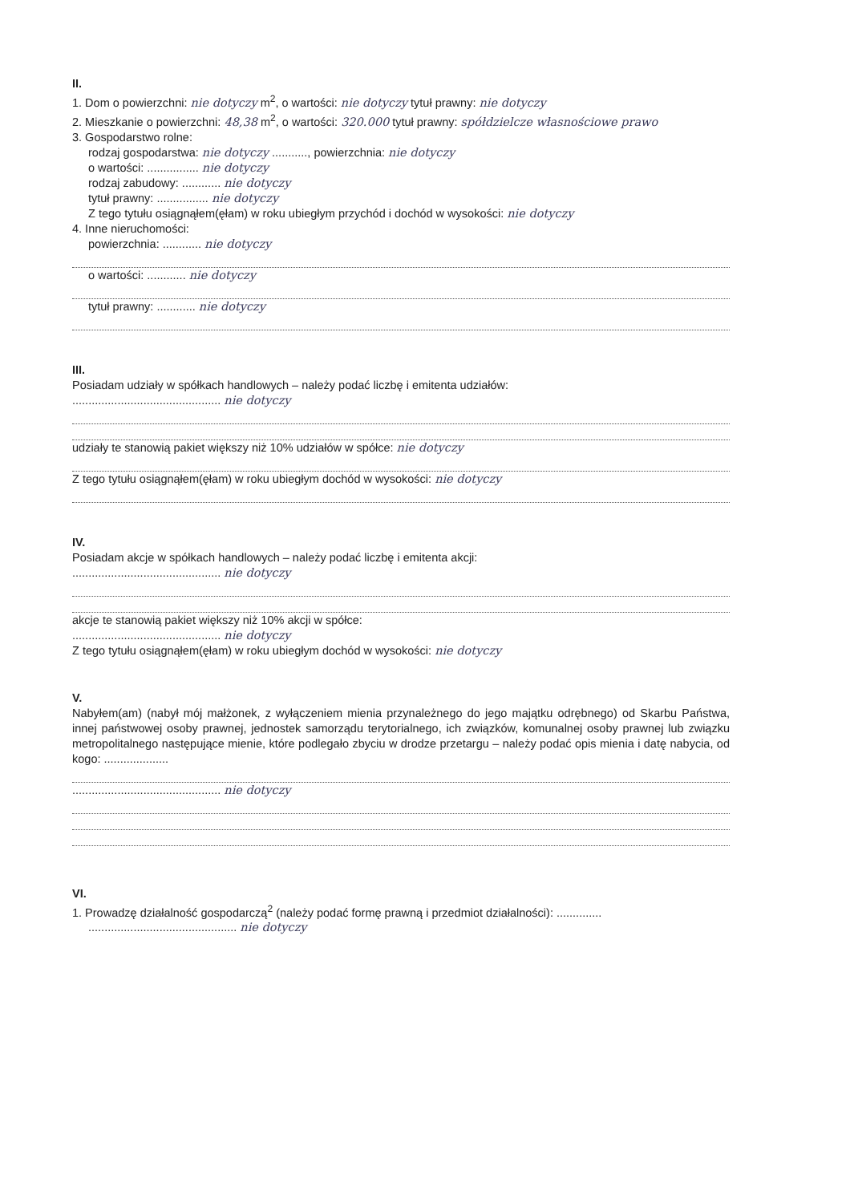II.
1. Dom o powierzchni: nie dotyczy m<sup>2</sup>, o wartości: nie dotyczy tytuł prawny: nie dotyczy
2. Mieszkanie o powierzchni: 48,38 m<sup>2</sup>, o wartości: 320.000 tytuł prawny: spółdzielcze własnościowe prawo
3. Gospodarstwo rolne:
rodzaj gospodarstwa: nie dotyczy ..........., powierzchnia: nie dotyczy
o wartości: ................ nie dotyczy
rodzaj zabudowy: ............ nie dotyczy
tytuł prawny: ................ nie dotyczy
Z tego tytułu osiągnąłem(ęłam) w roku ubiegłym przychód i dochód w wysokości: nie dotyczy
4. Inne nieruchomości:
powierzchnia: ............ nie dotyczy
o wartości: ............ nie dotyczy
tytuł prawny: ............ nie dotyczy
III.
Posiadam udziały w spółkach handlowych – należy podać liczbę i emitenta udziałów:
.............................................. nie dotyczy
udziały te stanowią pakiet większy niż 10% udziałów w spółce: nie dotyczy
Z tego tytułu osiągnąłem(ęłam) w roku ubiegłym dochód w wysokości: nie dotyczy
IV.
Posiadam akcje w spółkach handlowych – należy podać liczbę i emitenta akcji:
.............................................. nie dotyczy
akcje te stanowią pakiet większy niż 10% akcji w spółce:
.............................................. nie dotyczy
Z tego tytułu osiągnąłem(ęłam) w roku ubiegłym dochód w wysokości: nie dotyczy
V.
Nabyłem(am) (nabył mój małżonek, z wyłączeniem mienia przynależnego do jego majątku odrębnego) od Skarbu Państwa, innej państwowej osoby prawnej, jednostek samorządu terytorialnego, ich związków, komunalnej osoby prawnej lub związku metropolitalnego następujące mienie, które podlegało zbyciu w drodze przetargu – należy podać opis mienia i datę nabycia, od kogo: ....................
.............................................. nie dotyczy
VI.
1. Prowadzę działalność gospodarczą<sup>2</sup> (należy podać formę prawną i przedmiot działalności): ..............
.............................................. nie dotyczy